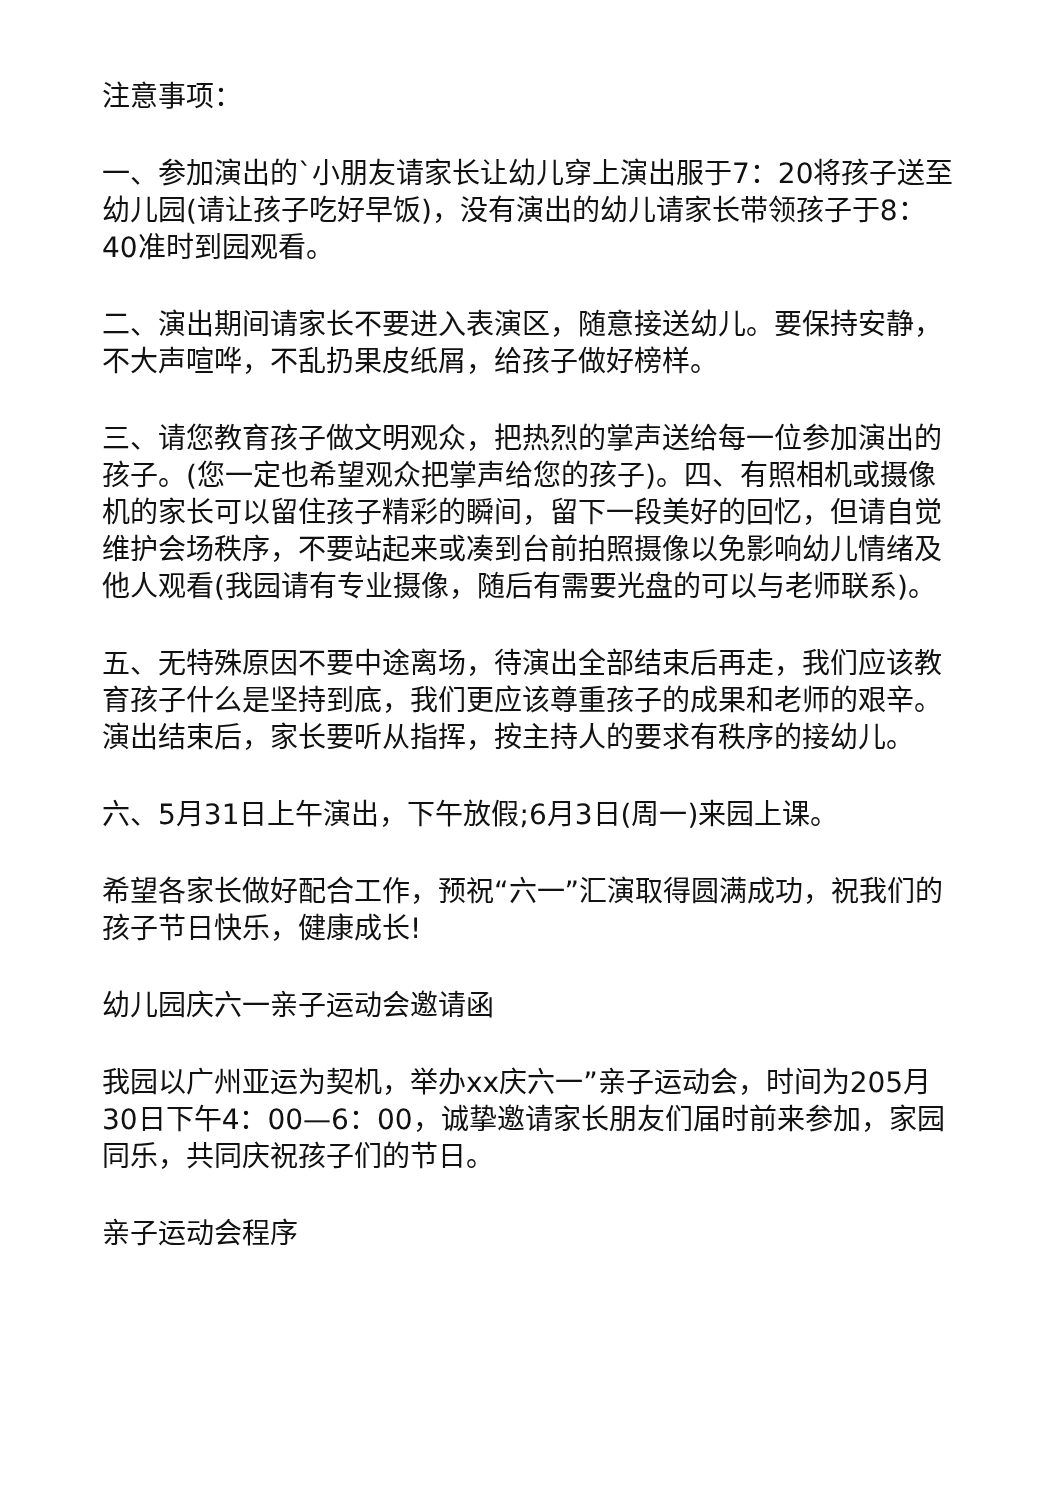注意事项：
一、参加演出的`小朋友请家长让幼儿穿上演出服于7：20将孩子送至幼儿园(请让孩子吃好早饭)，没有演出的幼儿请家长带领孩子于8：40准时到园观看。
二、演出期间请家长不要进入表演区，随意接送幼儿。要保持安静，不大声喧哗，不乱扔果皮纸屑，给孩子做好榜样。
三、请您教育孩子做文明观众，把热烈的掌声送给每一位参加演出的孩子。(您一定也希望观众把掌声给您的孩子)。四、有照相机或摄像机的家长可以留住孩子精彩的瞬间，留下一段美好的回忆，但请自觉维护会场秩序，不要站起来或凑到台前拍照摄像以免影响幼儿情绪及他人观看(我园请有专业摄像，随后有需要光盘的可以与老师联系)。
五、无特殊原因不要中途离场，待演出全部结束后再走，我们应该教育孩子什么是坚持到底，我们更应该尊重孩子的成果和老师的艰辛。演出结束后，家长要听从指挥，按主持人的要求有秩序的接幼儿。
六、5月31日上午演出，下午放假;6月3日(周一)来园上课。
希望各家长做好配合工作，预祝“六一”汇演取得圆满成功，祝我们的孩子节日快乐，健康成长!
幼儿园庆六一亲子运动会邀请函
我园以广州亚运为契机，举办xx庆六一”亲子运动会，时间为205月30日下午4：00—6：00，诚挚邀请家长朋友们届时前来参加，家园同乐，共同庆祝孩子们的节日。
亲子运动会程序